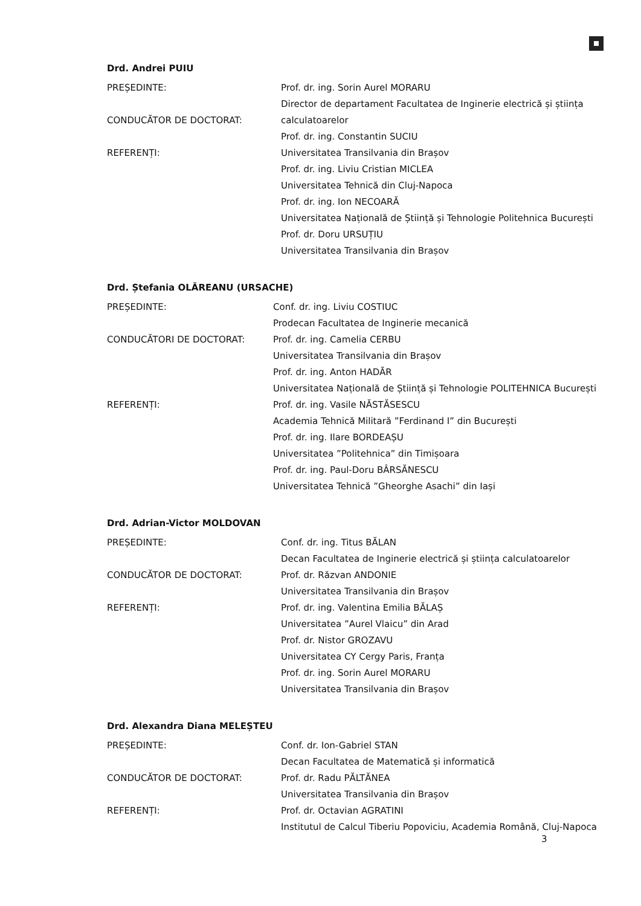Drd. Andrei PUIU
PREȘEDINTE: Prof. dr. ing. Sorin Aurel MORARU
CONDUCĂTOR DE DOCTORAT: Director de departament Facultatea de Inginerie electrică și știința calculatoarelor
Prof. dr. ing. Constantin SUCIU
REFERENȚI: Universitatea Transilvania din Brașov
Prof. dr. ing. Liviu Cristian MICLEA
Universitatea Tehnică din Cluj-Napoca
Prof. dr. ing. Ion NECOARĂ
Universitatea Națională de Știință și Tehnologie Politehnica București
Prof. dr. Doru URSUȚIU
Universitatea Transilvania din Brașov
Drd. Ștefania OLĂREANU (URSACHE)
PREȘEDINTE: Conf. dr. ing. Liviu COSTIUC
Prodecan Facultatea de Inginerie mecanică
CONDUCĂTORI DE DOCTORAT: Prof. dr. ing. Camelia CERBU
Universitatea Transilvania din Brașov
Prof. dr. ing. Anton HADĂR
Universitatea Națională de Știință și Tehnologie POLITEHNICA București
REFERENȚI: Prof. dr. ing. Vasile NĂSTĂSESCU
Academia Tehnică Militară ”Ferdinand I” din București
Prof. dr. ing. Ilare BORDEAȘU
Universitatea ”Politehnica” din Timișoara
Prof. dr. ing. Paul-Doru BÂRSĂNESCU
Universitatea Tehnică ”Gheorghe Asachi” din Iași
Drd. Adrian-Victor MOLDOVAN
PREȘEDINTE: Conf. dr. ing. Titus BĂLAN
Decan Facultatea de Inginerie electrică și știința calculatoarelor
CONDUCĂTOR DE DOCTORAT: Prof. dr. Răzvan ANDONIE
Universitatea Transilvania din Brașov
REFERENȚI: Prof. dr. ing. Valentina Emilia BĂLAȘ
Universitatea ”Aurel Vlaicu” din Arad
Prof. dr. Nistor GROZAVU
Universitatea CY Cergy Paris, Franța
Prof. dr. ing. Sorin Aurel MORARU
Universitatea Transilvania din Brașov
Drd. Alexandra Diana MELEȘTEU
PREȘEDINTE: Conf. dr. Ion-Gabriel STAN
Decan Facultatea de Matematică și informatică
CONDUCĂTOR DE DOCTORAT: Prof. dr. Radu PĂLTĂNEA
Universitatea Transilvania din Brașov
REFERENȚI: Prof. dr. Octavian AGRATINI
Institutul de Calcul Tiberiu Popoviciu, Academia Română, Cluj-Napoca
3